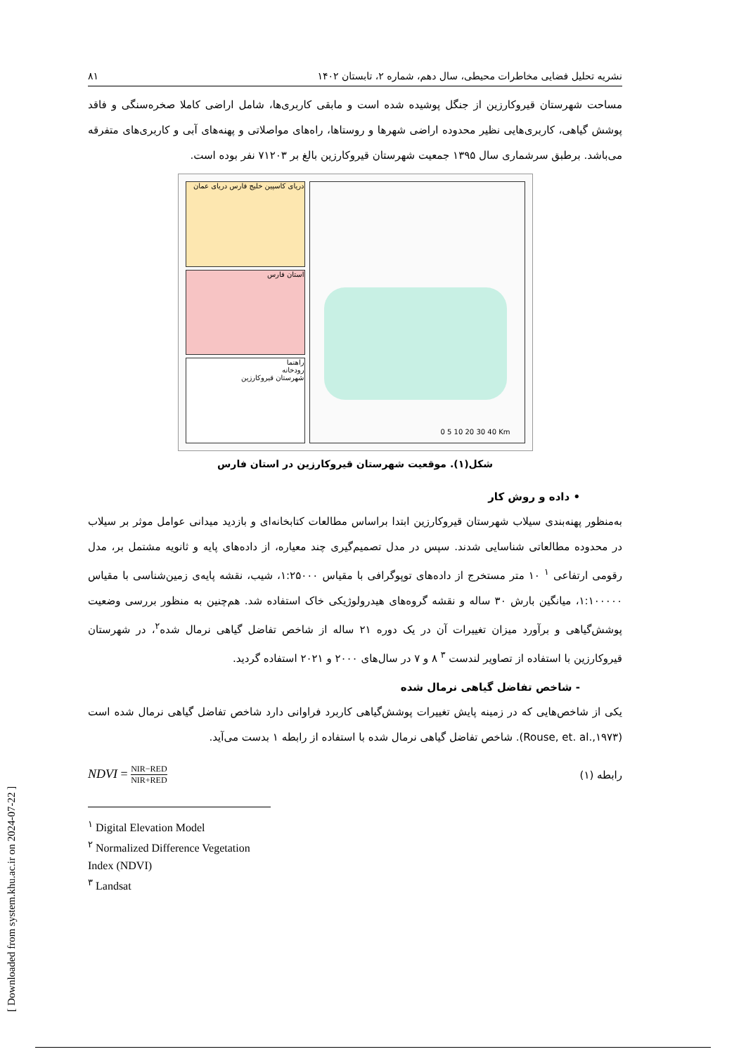[ Downloaded from system.khu.ac.ir on 2024-07-22 ]
نشریه تحلیل فضایی مخاطرات محیطی، سال دهم، شماره ۲، تابستان ۱۴۰۲ ۸۱
مساحت شهرستان قیروکارزین از جنگل پوشیده شده است و مابقی کاربری‌ها، شامل اراضی کاملا صخره‌سنگی و فاقد پوشش گیاهی، کاربری‌هایی نظیر محدوده اراضی شهرها و روستاها، راه‌های مواصلاتی و پهنه‌های آبی و کاربری‌های متفرقه می‌باشد. برطبق سرشماری سال ۱۳۹۵ جمعیت شهرستان قیروکارزین بالغ بر ۷۱۲۰۳ نفر بوده است.
دریای کاسپین خلیج فارس دریای عمان
استان فارس
راهنما
رودخانه
شهرستان قیروکارزین
0 5 10 20 30 40 Km
شکل(۱). موقعیت شهرستان قیروکارزین در استان فارس
• داده و روش کار
به‌منظور پهنه‌بندی سیلاب شهرستان قیروکارزین ابتدا براساس مطالعات کتابخانه‌ای و بازدید میدانی عوامل موثر بر سیلاب در محدوده مطالعاتی شناسایی شدند. سپس در مدل تصمیم‌گیری چند معیاره، از داده‌های پایه و ثانویه مشتمل بر، مدل رقومی ارتفاعی <sup>۱</sup> ۱۰ متر مستخرج از داده‌های توپوگرافی با مقیاس ۱:۲۵۰۰۰، شیب، نقشه پایه‌ی زمین‌شناسی با مقیاس ۱:۱۰۰۰۰۰، میانگین بارش ۳۰ ساله و نقشه گروه‌های هیدرولوژیکی خاک استفاده شد. هم‌چنین به منظور بررسی وضعیت پوشش‌گیاهی و برآورد میزان تغییرات آن در یک دوره ۲۱ ساله از شاخص تفاضل گیاهی نرمال شده<sup>۲</sup>، در شهرستان قیروکارزین با استفاده از تصاویر لندست <sup>۳</sup> ۸ و ۷ در سال‌های ۲۰۰۰ و ۲۰۲۱ استفاده گردید.
- شاخص تفاضل گیاهی نرمال شده
یکی از شاخص‌هایی که در زمینه پایش تغییرات پوشش‌گیاهی کاربرد فراوانی دارد شاخص تفاضل گیاهی نرمال شده است (Rouse, et. al.,۱۹۷۳). شاخص تفاضل گیاهی نرمال شده با استفاده از رابطه ۱ بدست می‌آید.
رابطه (۱) NDVI = NIR−RED NIR+RED
<sup>۱</sup> Digital Elevation Model
<sup>۲</sup> Normalized Difference Vegetation Index (NDVI)
<sup>۳</sup> Landsat